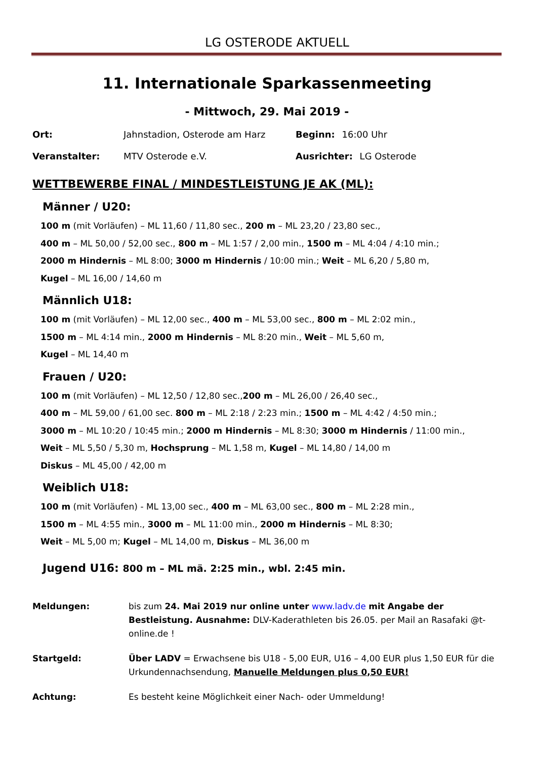LG OSTERODE AKTUELL
11. Internationale Sparkassenmeeting
- Mittwoch, 29. Mai 2019 -
Ort: Jahnstadion, Osterode am Harz Beginn: 16:00 Uhr
Veranstalter: MTV Osterode e.V. Ausrichter: LG Osterode
WETTBEWERBE FINAL / MINDESTLEISTUNG JE AK (ML):
Männer / U20:
100 m (mit Vorläufen) – ML 11,60 / 11,80 sec., 200 m – ML 23,20 / 23,80 sec.,
400 m – ML 50,00 / 52,00 sec., 800 m – ML 1:57 / 2,00 min., 1500 m – ML 4:04 / 4:10 min.;
2000 m Hindernis – ML 8:00; 3000 m Hindernis / 10:00 min.; Weit – ML 6,20 / 5,80 m,
Kugel – ML 16,00 / 14,60 m
Männlich U18:
100 m (mit Vorläufen) – ML 12,00 sec., 400 m – ML 53,00 sec., 800 m – ML 2:02 min.,
1500 m – ML 4:14 min., 2000 m Hindernis – ML 8:20 min., Weit – ML 5,60 m,
Kugel – ML 14,40 m
Frauen / U20:
100 m (mit Vorläufen) – ML 12,50 / 12,80 sec.,200 m – ML 26,00 / 26,40 sec.,
400 m – ML 59,00 / 61,00 sec. 800 m – ML 2:18 / 2:23 min.; 1500 m – ML 4:42 / 4:50 min.;
3000 m – ML 10:20 / 10:45 min.; 2000 m Hindernis – ML 8:30; 3000 m Hindernis / 11:00 min.,
Weit – ML 5,50 / 5,30 m, Hochsprung – ML 1,58 m, Kugel – ML 14,80 / 14,00 m
Diskus – ML 45,00 / 42,00 m
Weiblich U18:
100 m (mit Vorläufen) - ML 13,00 sec., 400 m – ML 63,00 sec., 800 m – ML 2:28 min.,
1500 m – ML 4:55 min., 3000 m – ML 11:00 min., 2000 m Hindernis – ML 8:30;
Weit – ML 5,00 m; Kugel – ML 14,00 m, Diskus – ML 36,00 m
Jugend U16: 800 m – ML mä. 2:25 min., wbl. 2:45 min.
Meldungen: bis zum 24. Mai 2019 nur online unter www.ladv.de mit Angabe der Bestleistung. Ausnahme: DLV-Kaderathleten bis 26.05. per Mail an Rasafaki @t-online.de !
Startgeld: Über LADV = Erwachsene bis U18 - 5,00 EUR, U16 – 4,00 EUR plus 1,50 EUR für die Urkundennachsendung, Manuelle Meldungen plus 0,50 EUR!
Achtung: Es besteht keine Möglichkeit einer Nach- oder Ummeldung!